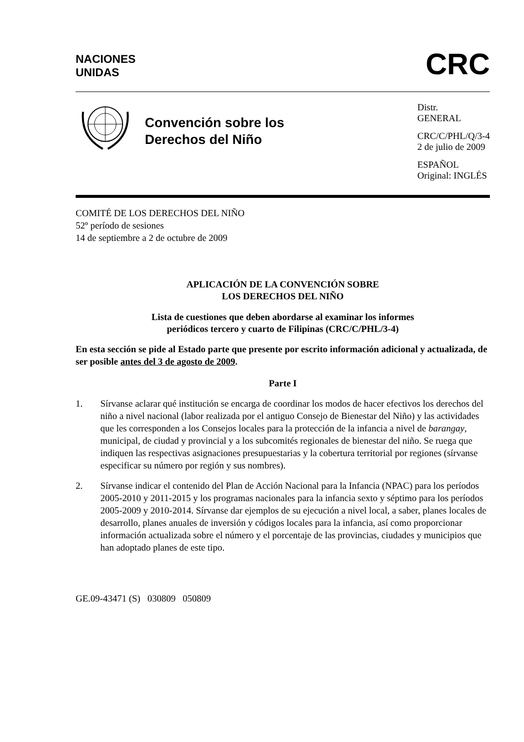NACIONES
UNIDAS
CRC
Convención sobre los
Derechos del Niño
Distr.
GENERAL
CRC/C/PHL/Q/3-4
2 de julio de 2009
ESPAÑOL
Original: INGLÉS
COMITÉ DE LOS DERECHOS DEL NIÑO
52º período de sesiones
14 de septiembre a 2 de octubre de 2009
APLICACIÓN DE LA CONVENCIÓN SOBRE
LOS DERECHOS DEL NIÑO
Lista de cuestiones que deben abordarse al examinar los informes
periódicos tercero y cuarto de Filipinas (CRC/C/PHL/3-4)
En esta sección se pide al Estado parte que presente por escrito información adicional y actualizada, de ser posible antes del 3 de agosto de 2009.
Parte I
1. Sírvanse aclarar qué institución se encarga de coordinar los modos de hacer efectivos los derechos del niño a nivel nacional (labor realizada por el antiguo Consejo de Bienestar del Niño) y las actividades que les corresponden a los Consejos locales para la protección de la infancia a nivel de barangay, municipal, de ciudad y provincial y a los subcomités regionales de bienestar del niño. Se ruega que indiquen las respectivas asignaciones presupuestarias y la cobertura territorial por regiones (sírvanse especificar su número por región y sus nombres).
2. Sírvanse indicar el contenido del Plan de Acción Nacional para la Infancia (NPAC) para los períodos 2005-2010 y 2011-2015 y los programas nacionales para la infancia sexto y séptimo para los períodos 2005-2009 y 2010-2014. Sírvanse dar ejemplos de su ejecución a nivel local, a saber, planes locales de desarrollo, planes anuales de inversión y códigos locales para la infancia, así como proporcionar información actualizada sobre el número y el porcentaje de las provincias, ciudades y municipios que han adoptado planes de este tipo.
GE.09-43471 (S) 030809 050809